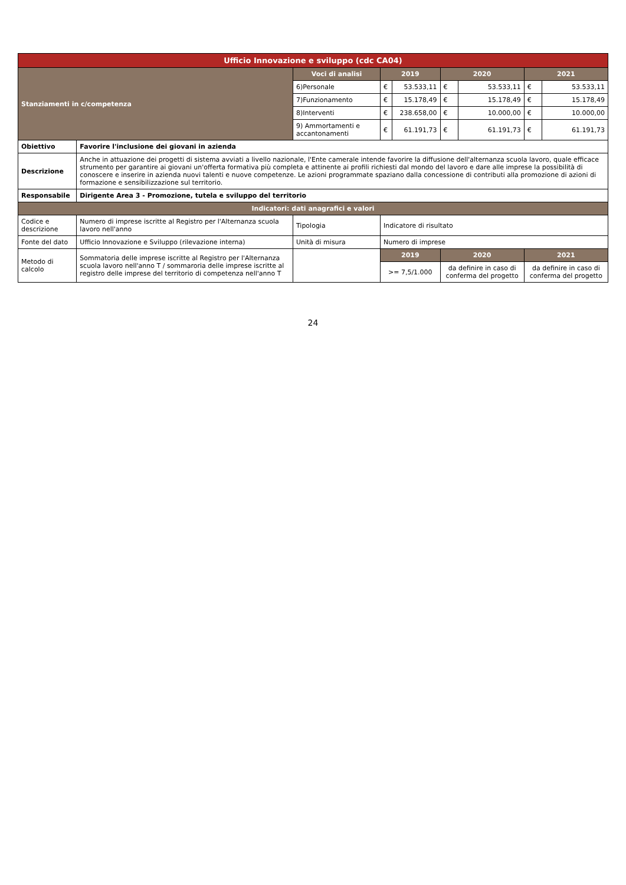| Ufficio Innovazione e sviluppo (cdc CA04) | | | | | | | | |
| Stanziamenti in c/competenza | | Voci di analisi | 2019 | | 2020 | | 2021 | |
| | | 6)Personale | € | 53.533,11 | € | 53.533,11 | € | 53.533,11 |
| | | 7)Funzionamento | € | 15.178,49 | € | 15.178,49 | € | 15.178,49 |
| | | 8)Interventi | € | 238.658,00 | € | 10.000,00 | € | 10.000,00 |
| | | 9) Ammortamenti e accantonamenti | € | 61.191,73 | € | 61.191,73 | € | 61.191,73 |
| Obiettivo | Favorire l'inclusione dei giovani in azienda | | | | | | | |
| Descrizione | Anche in attuazione dei progetti di sistema avviati a livello nazionale, l'Ente camerale intende favorire la diffusione dell'alternanza scuola lavoro, quale efficace strumento per garantire ai giovani un'offerta formativa più completa e attinente ai profili richiesti dal mondo del lavoro e dare alle imprese la possibilità di conoscere e inserire in azienda nuovi talenti e nuove competenze. Le azioni programmate spaziano dalla concessione di contributi alla promozione di azioni di formazione e sensibilizzazione sul territorio. | | | | | | | |
| Responsabile | Dirigente Area 3 - Promozione, tutela e sviluppo del territorio | | | | | | | |
| Indicatori: dati anagrafici e valori | | | | | | | | |
| Codice e descrizione | Numero di imprese iscritte al Registro per l'Alternanza scuola lavoro nell'anno | Tipologia | Indicatore di risultato | | | | | |
| Fonte del dato | Ufficio Innovazione e Sviluppo (rilevazione interna) | Unità di misura | Numero di imprese | | | | | |
| Metodo di calcolo | Sommatoria delle imprese iscritte al Registro per l'Alternanza scuola lavoro nell'anno T / sommaroria delle imprese iscritte al registro delle imprese del territorio di competenza nell'anno T | | 2019 | | 2020 | | 2021 | |
| | | | >= 7,5/1.000 | | da definire in caso di conferma del progetto | | da definire in caso di conferma del progetto | |
24